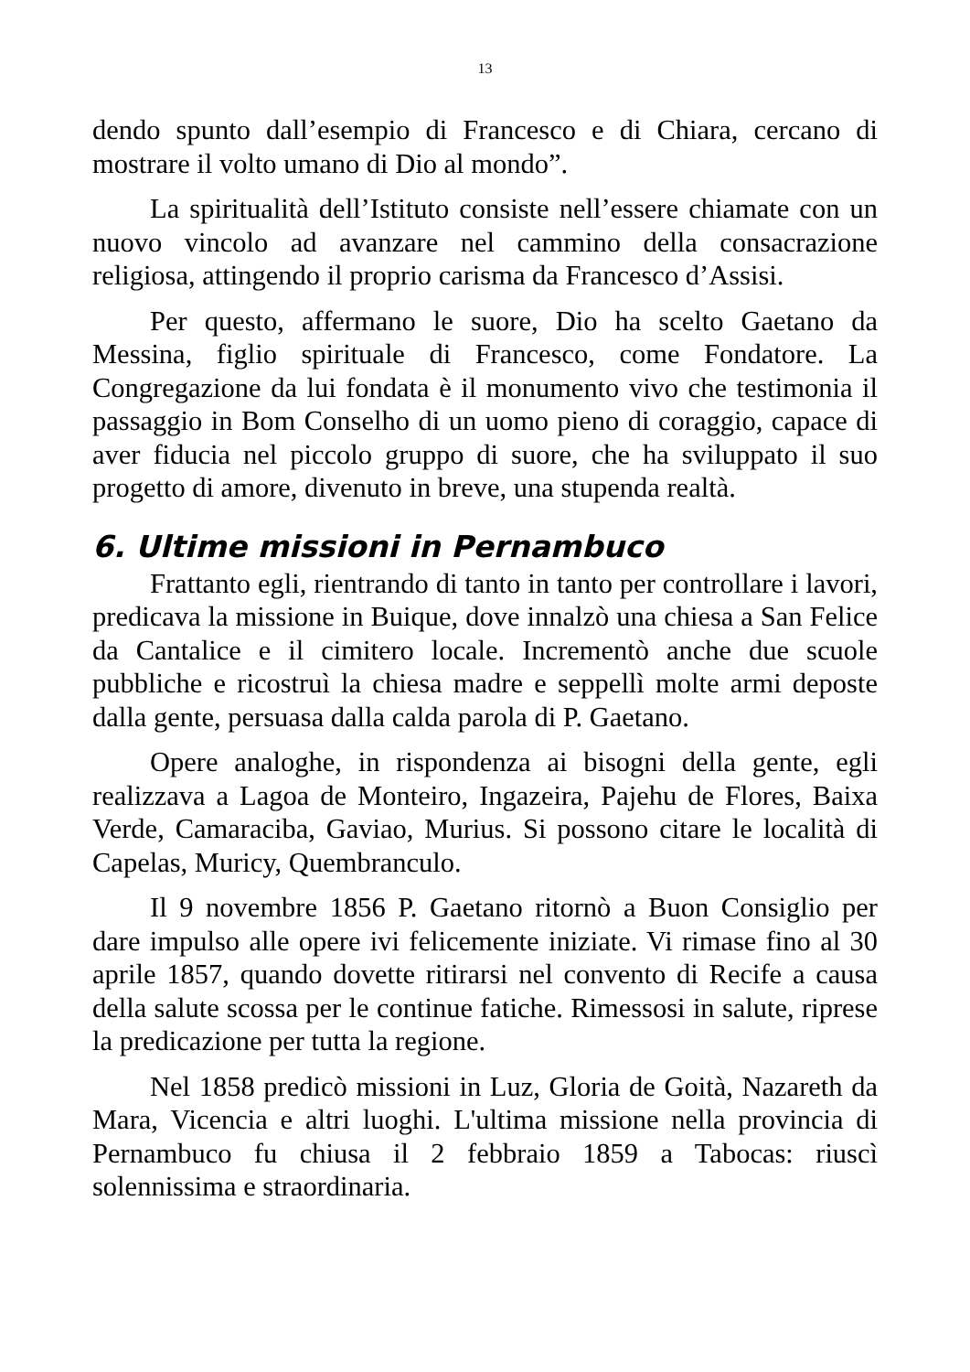13
dendo spunto dall’esempio di Francesco e di Chiara, cercano di mostrare il volto umano di Dio al mondo”.
La spiritualità dell’Istituto consiste nell’essere chiamate con un nuovo vincolo ad avanzare nel cammino della consacrazione religiosa, attingendo il proprio carisma da Francesco d’Assisi.
Per questo, affermano le suore, Dio ha scelto Gaetano da Messina, figlio spirituale di Francesco, come Fondatore. La Congregazione da lui fondata è il monumento vivo che testimonia il passaggio in Bom Conselho di un uomo pieno di coraggio, capace di aver fiducia nel piccolo gruppo di suore, che ha sviluppato il suo progetto di amore, divenuto in breve, una stupenda realtà.
6. Ultime missioni in Pernambuco
Frattanto egli, rientrando di tanto in tanto per controllare i lavori, predicava la missione in Buique, dove innalzò una chiesa a San Felice da Cantalice e il cimitero locale. Incrementò anche due scuole pubbliche e ricostruì la chiesa madre e seppellì molte armi deposte dalla gente, persuasa dalla calda parola di P. Gaetano.
Opere analoghe, in rispondenza ai bisogni della gente, egli realizzava a Lagoa de Monteiro, Ingazeira, Pajehu de Flores, Baixa Verde, Camaraciba, Gaviao, Murius. Si possono citare le località di Capelas, Muricy, Quembranculo.
Il 9 novembre 1856 P. Gaetano ritornò a Buon Consiglio per dare impulso alle opere ivi felicemente iniziate. Vi rimase fino al 30 aprile 1857, quando dovette ritirarsi nel convento di Recife a causa della salute scossa per le continue fatiche. Rimessosi in salute, riprese la predicazione per tutta la regione.
Nel 1858 predicò missioni in Luz, Gloria de Goità, Nazareth da Mara, Vicencia e altri luoghi. L'ultima missione nella provincia di Pernambuco fu chiusa il 2 febbraio 1859 a Tabocas: riuscì solennissima e straordinaria.